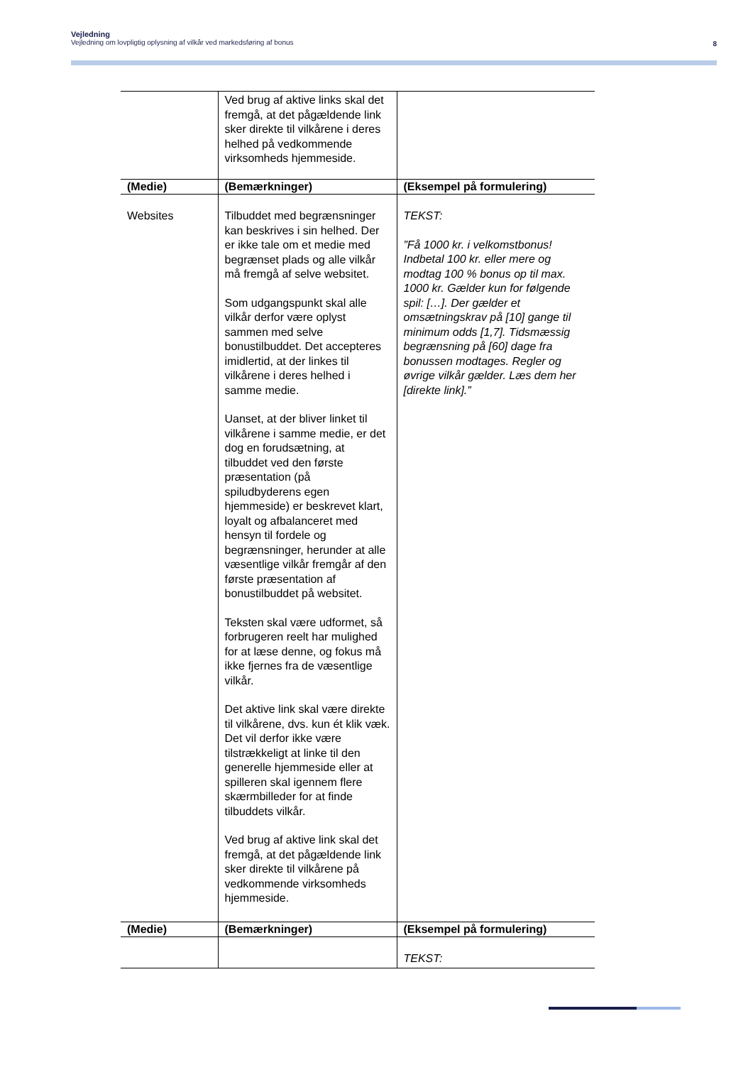Vejledning
Vejledning om lovpligtig oplysning af vilkår ved markedsføring af bonus
8
| | Ved brug af aktive links skal det fremgå, at det pågældende link sker direkte til vilkårene i deres helhed på vedkommende virksomheds hjemmeside. | |
| (Medie) | (Bemærkninger) | (Eksempel på formulering) |
| Websites | Tilbuddet med begrænsninger kan beskrives i sin helhed. Der er ikke tale om et medie med begrænset plads og alle vilkår må fremgå af selve websitet. Som udgangspunkt skal alle vilkår derfor være oplyst sammen med selve bonustilbuddet. Det accepteres imidlertid, at der linkes til vilkårene i deres helhed i samme medie. Uanset, at der bliver linket til vilkårene i samme medie, er det dog en forudsætning, at tilbuddet ved den første præsentation (på spiludbyderens egen hjemmeside) er beskrevet klart, loyalt og afbalanceret med hensyn til fordele og begrænsninger, herunder at alle væsentlige vilkår fremgår af den første præsentation af bonustilbuddet på websitet. Teksten skal være udformet, så forbrugeren reelt har mulighed for at læse denne, og fokus må ikke fjernes fra de væsentlige vilkår. Det aktive link skal være direkte til vilkårene, dvs. kun ét klik væk. Det vil derfor ikke være tilstrækkeligt at linke til den generelle hjemmeside eller at spilleren skal igennem flere skærmbilleder for at finde tilbuddets vilkår. Ved brug af aktive link skal det fremgå, at det pågældende link sker direkte til vilkårene på vedkommende virksomheds hjemmeside. | TEKST: ”Få 1000 kr. i velkomstbonus! Indbetal 100 kr. eller mere og modtag 100 % bonus op til max. 1000 kr. Gælder kun for følgende spil: […]. Der gælder et omsætningskrav på [10] gange til minimum odds [1,7]. Tidsmæssig begrænsning på [60] dage fra bonussen modtages. Regler og øvrige vilkår gælder. Læs dem her [direkte link].” |
| (Medie) | (Bemærkninger) | (Eksempel på formulering) |
| | | TEKST: |